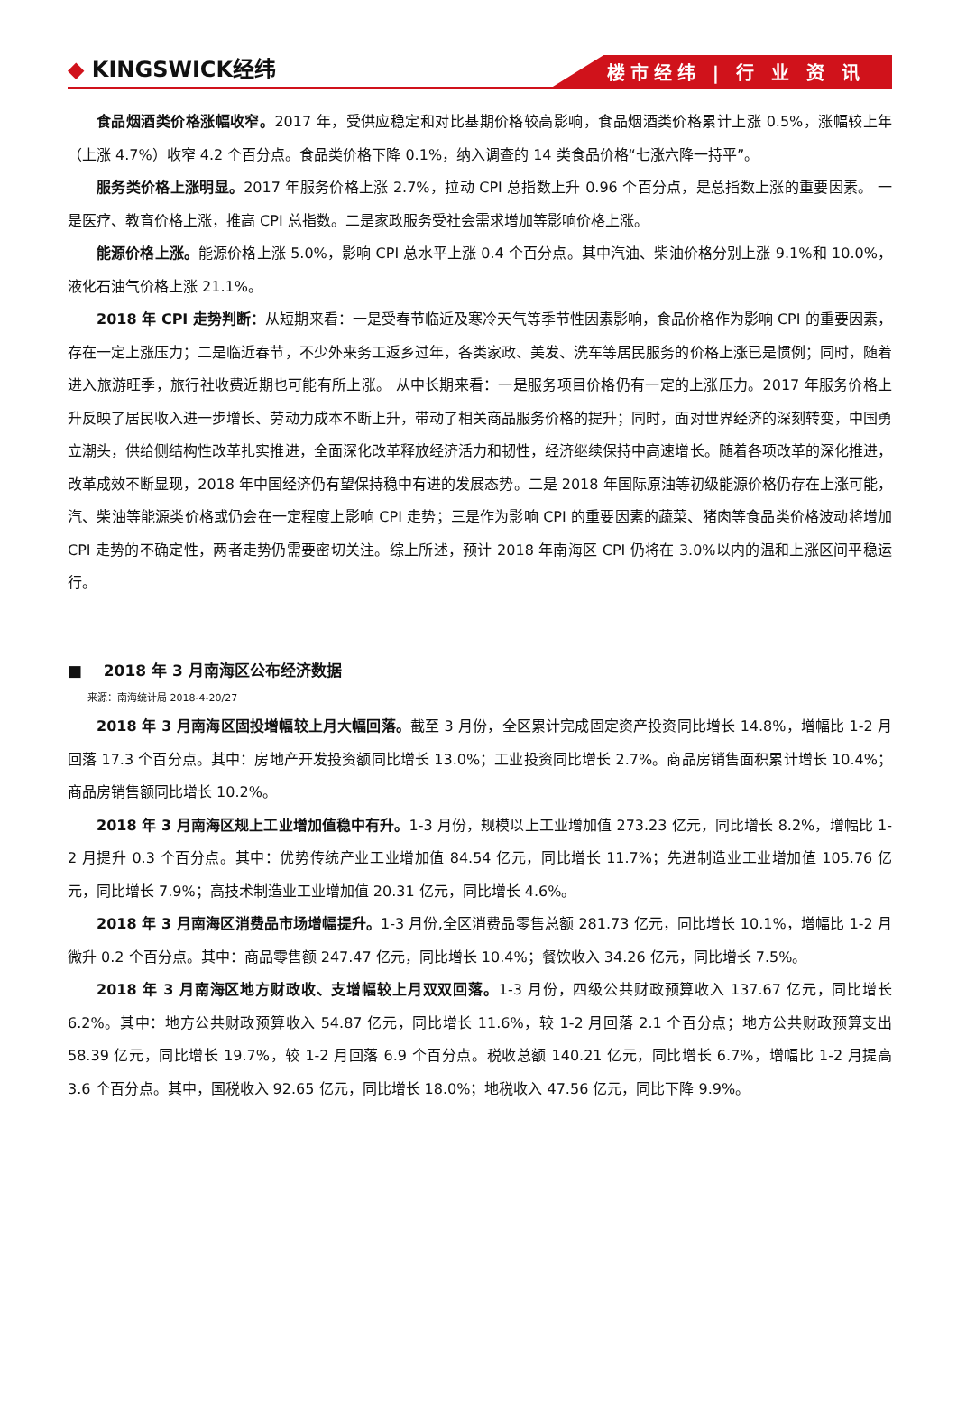◆ KINGSWICK经纬
楼市经纬 | 行 业 资 讯
食品烟酒类价格涨幅收窄。2017 年，受供应稳定和对比基期价格较高影响，食品烟酒类价格累计上涨 0.5%，涨幅较上年（上涨 4.7%）收窄 4.2 个百分点。食品类价格下降 0.1%，纳入调查的 14 类食品价格“七涨六降一持平”。
服务类价格上涨明显。2017 年服务价格上涨 2.7%，拉动 CPI 总指数上升 0.96 个百分点，是总指数上涨的重要因素。 一是医疗、教育价格上涨，推高 CPI 总指数。二是家政服务受社会需求增加等影响价格上涨。
能源价格上涨。能源价格上涨 5.0%，影响 CPI 总水平上涨 0.4 个百分点。其中汽油、柴油价格分别上涨 9.1%和 10.0%，液化石油气价格上涨 21.1%。
2018 年 CPI 走势判断：从短期来看：一是受春节临近及寒冷天气等季节性因素影响，食品价格作为影响 CPI 的重要因素，存在一定上涨压力；二是临近春节，不少外来务工返乡过年，各类家政、美发、洗车等居民服务的价格上涨已是惯例；同时，随着进入旅游旺季，旅行社收费近期也可能有所上涨。 从中长期来看：一是服务项目价格仍有一定的上涨压力。2017 年服务价格上升反映了居民收入进一步增长、劳动力成本不断上升，带动了相关商品服务价格的提升；同时，面对世界经济的深刻转变，中国勇立潮头，供给侧结构性改革扎实推进，全面深化改革释放经济活力和韧性，经济继续保持中高速增长。随着各项改革的深化推进，改革成效不断显现，2018 年中国经济仍有望保持稳中有进的发展态势。二是 2018 年国际原油等初级能源价格仍存在上涨可能，汽、柴油等能源类价格或仍会在一定程度上影响 CPI 走势；三是作为影响 CPI 的重要因素的蔬菜、猪肉等食品类价格波动将增加 CPI 走势的不确定性，两者走势仍需要密切关注。综上所述，预计 2018 年南海区 CPI 仍将在 3.0%以内的温和上涨区间平稳运行。
■ 2018 年 3 月南海区公布经济数据
来源：南海统计局 2018-4-20/27
2018 年 3 月南海区固投增幅较上月大幅回落。截至 3 月份，全区累计完成固定资产投资同比增长 14.8%，增幅比 1-2 月回落 17.3 个百分点。其中：房地产开发投资额同比增长 13.0%；工业投资同比增长 2.7%。商品房销售面积累计增长 10.4%；商品房销售额同比增长 10.2%。
2018 年 3 月南海区规上工业增加值稳中有升。1-3 月份，规模以上工业增加值 273.23 亿元，同比增长 8.2%，增幅比 1-2 月提升 0.3 个百分点。其中：优势传统产业工业增加值 84.54 亿元，同比增长 11.7%；先进制造业工业增加值 105.76 亿元，同比增长 7.9%；高技术制造业工业增加值 20.31 亿元，同比增长 4.6%。
2018 年 3 月南海区消费品市场增幅提升。1-3 月份,全区消费品零售总额 281.73 亿元，同比增长 10.1%，增幅比 1-2 月微升 0.2 个百分点。其中：商品零售额 247.47 亿元，同比增长 10.4%；餐饮收入 34.26 亿元，同比增长 7.5%。
2018 年 3 月南海区地方财政收、支增幅较上月双双回落。1-3 月份，四级公共财政预算收入 137.67 亿元，同比增长 6.2%。其中：地方公共财政预算收入 54.87 亿元，同比增长 11.6%，较 1-2 月回落 2.1 个百分点；地方公共财政预算支出 58.39 亿元，同比增长 19.7%，较 1-2 月回落 6.9 个百分点。税收总额 140.21 亿元，同比增长 6.7%，增幅比 1-2 月提高 3.6 个百分点。其中，国税收入 92.65 亿元，同比增长 18.0%；地税收入 47.56 亿元，同比下降 9.9%。